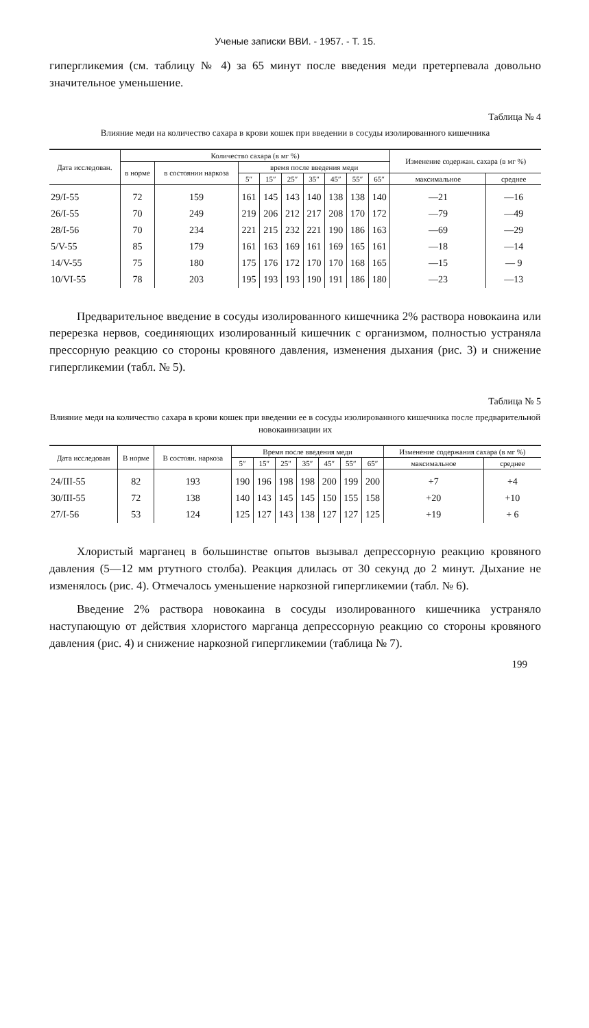Ученые записки ВВИ. - 1957. - Т. 15.
гипергликемия (см. таблицу № 4) за 65 минут после введения меди претерпевала довольно значительное уменьшение.
Таблица № 4
Влияние меди на количество сахара в крови кошек при введении в сосуды изолированного кишечника
| Дата исследован. | Количество сахара (в мг %) | | | | | | | | | Изменение содержан. сахара (в мг %) | |
| --- | --- | --- | --- | --- | --- | --- | --- | --- | --- | --- | --- |
| | в норме | в состоянии наркоза | время после введения меди | | | | | | | | |
| | | | 5″ | 15″ | 25″ | 35″ | 45″ | 55″ | 65″ | максимальное | среднее |
| 29/I-55 | 72 | 159 | 161 | 145 | 143 | 140 | 138 | 138 | 140 | —21 | —16 |
| 26/I-55 | 70 | 249 | 219 | 206 | 212 | 217 | 208 | 170 | 172 | —79 | —49 |
| 28/I-56 | 70 | 234 | 221 | 215 | 232 | 221 | 190 | 186 | 163 | —69 | —29 |
| 5/V-55 | 85 | 179 | 161 | 163 | 169 | 161 | 169 | 165 | 161 | —18 | —14 |
| 14/V-55 | 75 | 180 | 175 | 176 | 172 | 170 | 170 | 168 | 165 | —15 | — 9 |
| 10/VI-55 | 78 | 203 | 195 | 193 | 193 | 190 | 191 | 186 | 180 | —23 | —13 |
Предварительное введение в сосуды изолированного кишечника 2% раствора новокаина или перерезка нервов, соединяющих изолированный кишечник с организмом, полностью устраняла прессорную реакцию со стороны кровяного давления, изменения дыхания (рис. 3) и снижение гипергликемии (табл. № 5).
Таблица № 5
Влияние меди на количество сахара в крови кошек при введении ее в сосуды изолированного кишечника после предварительной новокаинизации их
| Дата исследован | В норме | В состоян. наркоза | Время после введения меди | | | | | | | Изменение содержания сахара (в мг %) | |
| --- | --- | --- | --- | --- | --- | --- | --- | --- | --- | --- | --- |
| | | | 5″ | 15″ | 25″ | 35″ | 45″ | 55″ | 65″ | максимальное | среднее |
| 24/III-55 | 82 | 193 | 190 | 196 | 198 | 198 | 200 | 199 | 200 | +7 | +4 |
| 30/III-55 | 72 | 138 | 140 | 143 | 145 | 145 | 150 | 155 | 158 | +20 | +10 |
| 27/I-56 | 53 | 124 | 125 | 127 | 143 | 138 | 127 | 127 | 125 | +19 | + 6 |
Хлористый марганец в большинстве опытов вызывал депрессорную реакцию кровяного давления (5—12 мм ртутного столба). Реакция длилась от 30 секунд до 2 минут. Дыхание не изменялось (рис. 4). Отмечалось уменьшение наркозной гипергликемии (табл. № 6).
Введение 2% раствора новокаина в сосуды изолированного кишечника устраняло наступающую от действия хлористого марганца депрессорную реакцию со стороны кровяного давления (рис. 4) и снижение наркозной гипергликемии (таблица № 7).
199